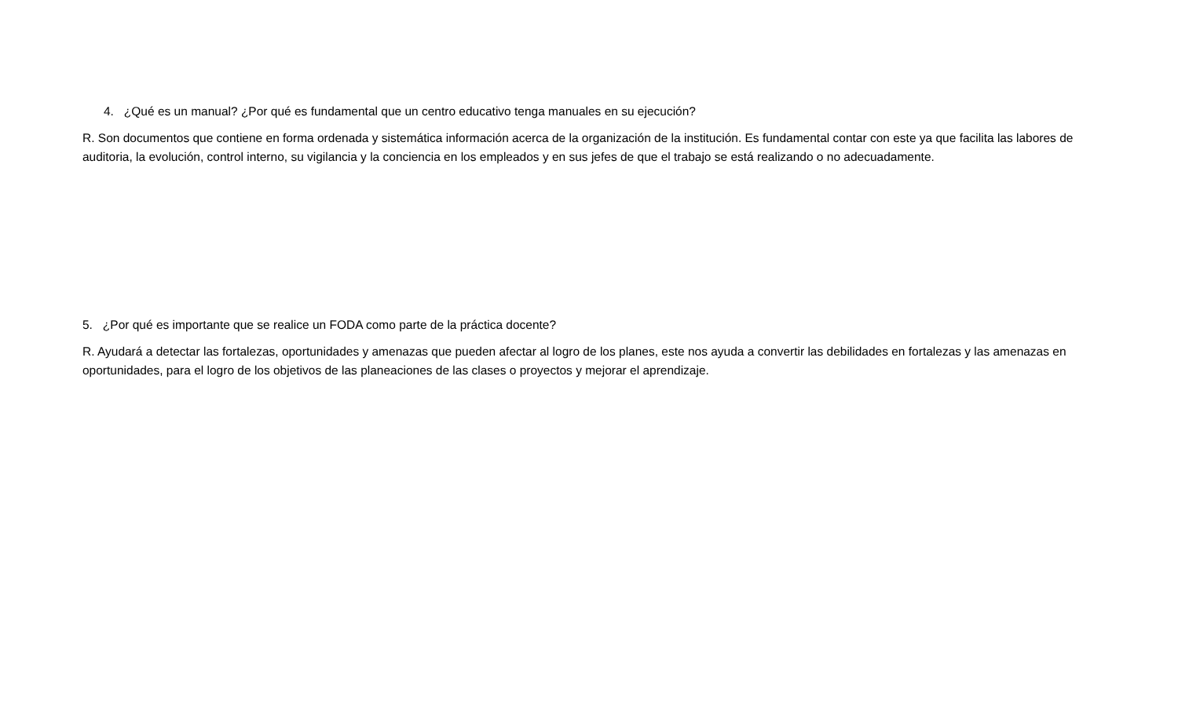4. ¿Qué es un manual? ¿Por qué es fundamental que un centro educativo tenga manuales en su ejecución?
R. Son documentos que contiene en forma ordenada y sistemática información acerca de la organización de la institución. Es fundamental contar con este ya que facilita las labores de auditoria, la evolución, control interno, su vigilancia y la conciencia en los empleados y en sus jefes de que el trabajo se está realizando o no adecuadamente.
5. ¿Por qué es importante que se realice un FODA como parte de la práctica docente?
R. Ayudará a detectar las fortalezas, oportunidades y amenazas que pueden afectar al logro de los planes, este nos ayuda a convertir las debilidades en fortalezas y las amenazas en oportunidades, para el logro de los objetivos de las planeaciones de las clases o proyectos y mejorar el aprendizaje.